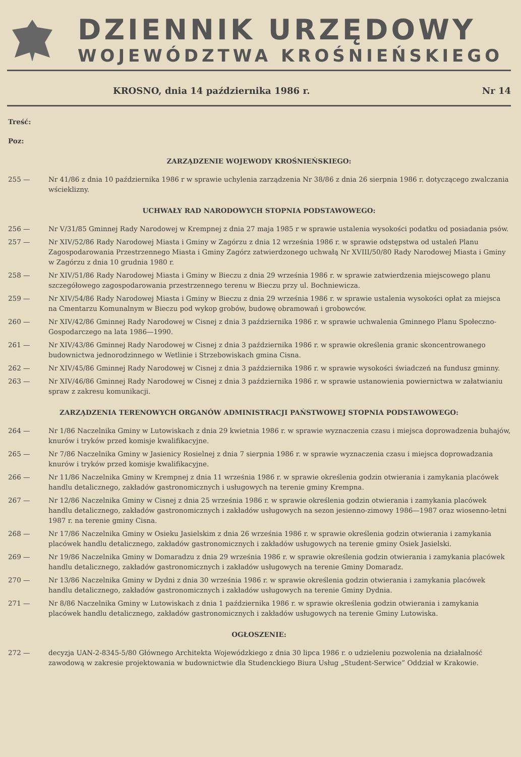DZIENNIK URZĘDOWY
WOJEWÓDZTWA KROŚNIEŃSKIEGO
KROSNO, dnia 14 października 1986 r. Nr 14
Treść:
Poz:
ZARZĄDZENIE WOJEWODY KROŚNIEŃSKIEGO:
255 — Nr 41/86 z dnia 10 października 1986 r w sprawie uchylenia zarządzenia Nr 38/86 z dnia 26 sierpnia 1986 r. dotyczącego zwalczania wścieklizny.
UCHWAŁY RAD NARODOWYCH STOPNIA PODSTAWOWEGO:
256 — Nr V/31/85 Gminnej Rady Narodowej w Krempnej z dnia 27 maja 1985 r w sprawie ustalenia wysokości podatku od posiadania psów.
257 — Nr XIV/52/86 Rady Narodowej Miasta i Gminy w Zagórzu z dnia 12 września 1986 r. w sprawie odstępstwa od ustaleń Planu Zagospodarowania Przestrzennego Miasta i Gminy Zagórz zatwierdzonego uchwałą Nr XVIII/50/80 Rady Narodowej Miasta i Gminy w Zagórzu z dnia 10 grudnia 1980 r.
258 — Nr XIV/51/86 Rady Narodowej Miasta i Gminy w Bieczu z dnia 29 września 1986 r. w sprawie zatwierdzenia miejscowego planu szczegółowego zagospodarowania przestrzennego terenu w Bieczu przy ul. Bochniewicza.
259 — Nr XIV/54/86 Rady Narodowej Miasta i Gminy w Bieczu z dnia 29 września 1986 r. w sprawie ustalenia wysokości opłat za miejsca na Cmentarzu Komunalnym w Bieczu pod wykop grobów, budowę obramowań i grobowców.
260 — Nr XIV/42/86 Gminnej Rady Narodowej w Cisnej z dnia 3 października 1986 r. w sprawie uchwalenia Gminnego Planu Społeczno-Gospodarczego na lata 1986—1990.
261 — Nr XIV/43/86 Gminnej Rady Narodowej w Cisnej z dnia 3 października 1986 r. w sprawie określenia granic skoncentrowanego budownictwa jednorodzinnego w Wetlinie i Strzebowiskach gmina Cisna.
262 — Nr XIV/45/86 Gminnej Rady Narodowej w Cisnej z dnia 3 października 1986 r. w sprawie wysokości świadczeń na fundusz gminny.
263 — Nr XIV/46/86 Gminnej Rady Narodowej w Cisnej z dnia 3 października 1986 r. w sprawie ustanowienia powiernictwa w załatwianiu spraw z zakresu komunikacji.
ZARZĄDZENIA TERENOWYCH ORGANÓW ADMINISTRACJI PAŃSTWOWEJ STOPNIA PODSTAWOWEGO:
264 — Nr 1/86 Naczelnika Gminy w Lutowiskach z dnia 29 kwietnia 1986 r. w sprawie wyznaczenia czasu i miejsca doprowadzenia buhajów, knurów i tryków przed komisje kwalifikacyjne.
265 — Nr 7/86 Naczelnika Gminy w Jasienicy Rosielnej z dnia 7 sierpnia 1986 r. w sprawie wyznaczenia czasu i miejsca doprowadzania knurów i tryków przed komisje kwalifikacyjne.
266 — Nr 11/86 Naczelnika Gminy w Krempnej z dnia 11 września 1986 r. w sprawie określenia godzin otwierania i zamykania placówek handlu detalicznego, zakładów gastronomicznych i usługowych na terenie gminy Krempna.
267 — Nr 12/86 Naczelnika Gminy w Cisnej z dnia 25 września 1986 r. w sprawie określenia godzin otwierania i zamykania placówek handlu detalicznego, zakładów gastronomicznych i zakładów usługowych na sezon jesienno-zimowy 1986—1987 oraz wiosenno-letni 1987 r. na terenie gminy Cisna.
268 — Nr 17/86 Naczelnika Gminy w Osieku Jasielskim z dnia 26 września 1986 r. w sprawie określenia godzin otwierania i zamykania placówek handlu detalicznego, zakładów gastronomicznych i zakładów usługowych na terenie gminy Osiek Jasielski.
269 — Nr 19/86 Naczelnika Gminy w Domaradzu z dnia 29 września 1986 r. w sprawie określenia godzin otwierania i zamykania placówek handlu detalicznego, zakładów gastronomicznych i zakładów usługowych na terenie Gminy Domaradz.
270 — Nr 13/86 Naczelnika Gminy w Dydni z dnia 30 września 1986 r. w sprawie określenia godzin otwierania i zamykania placówek handlu detalicznego, zakładów gastronomicznych i zakładów usługowych na terenie Gminy Dydnia.
271 — Nr 8/86 Naczelnika Gminy w Lutowiskach z dnia 1 października 1986 r. w sprawie określenia godzin otwierania i zamykania placówek handlu detalicznego, zakładów gastronomicznych i zakładów usługowych na terenie Gminy Lutowiska.
OGŁOSZENIE:
272 — decyzja UAN-2-8345-5/80 Głównego Architekta Wojewódzkiego z dnia 30 lipca 1986 r. o udzieleniu pozwolenia na działalność zawodową w zakresie projektowania w budownictwie dla Studenckiego Biura Usług „Student-Serwice” Oddział w Krakowie.